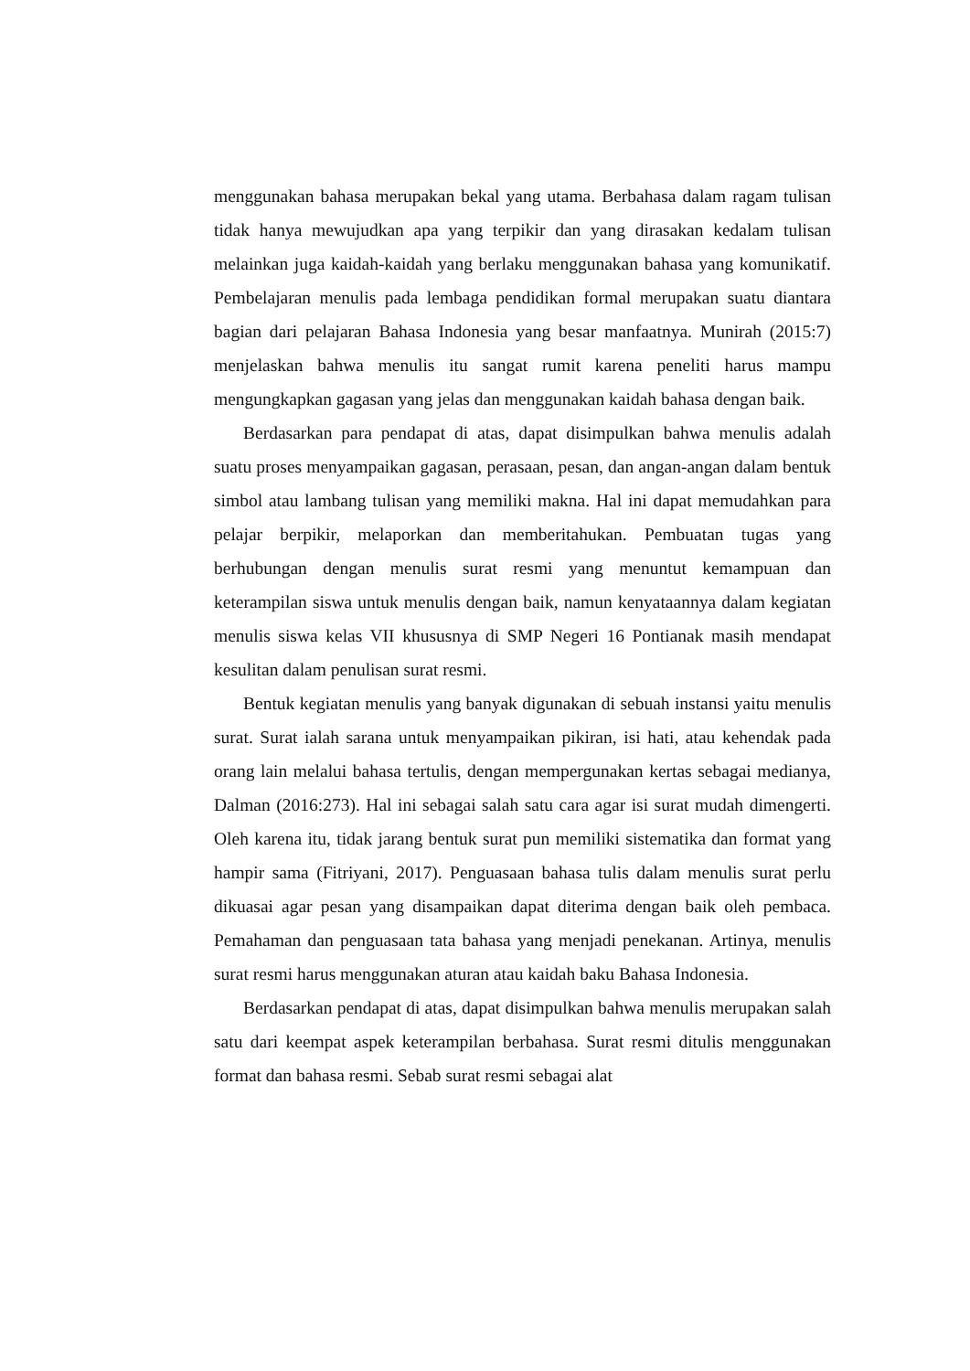menggunakan bahasa merupakan bekal yang utama. Berbahasa dalam ragam tulisan tidak hanya mewujudkan apa yang terpikir dan yang dirasakan kedalam tulisan melainkan juga kaidah-kaidah yang berlaku menggunakan bahasa yang komunikatif. Pembelajaran menulis pada lembaga pendidikan formal merupakan suatu diantara bagian dari pelajaran Bahasa Indonesia yang besar manfaatnya. Munirah (2015:7) menjelaskan bahwa menulis itu sangat rumit karena peneliti harus mampu mengungkapkan gagasan yang jelas dan menggunakan kaidah bahasa dengan baik.
Berdasarkan para pendapat di atas, dapat disimpulkan bahwa menulis adalah suatu proses menyampaikan gagasan, perasaan, pesan, dan angan-angan dalam bentuk simbol atau lambang tulisan yang memiliki makna. Hal ini dapat memudahkan para pelajar berpikir, melaporkan dan memberitahukan. Pembuatan tugas yang berhubungan dengan menulis surat resmi yang menuntut kemampuan dan keterampilan siswa untuk menulis dengan baik, namun kenyataannya dalam kegiatan menulis siswa kelas VII khususnya di SMP Negeri 16 Pontianak masih mendapat kesulitan dalam penulisan surat resmi.
Bentuk kegiatan menulis yang banyak digunakan di sebuah instansi yaitu menulis surat. Surat ialah sarana untuk menyampaikan pikiran, isi hati, atau kehendak pada orang lain melalui bahasa tertulis, dengan mempergunakan kertas sebagai medianya, Dalman (2016:273). Hal ini sebagai salah satu cara agar isi surat mudah dimengerti. Oleh karena itu, tidak jarang bentuk surat pun memiliki sistematika dan format yang hampir sama (Fitriyani, 2017). Penguasaan bahasa tulis dalam menulis surat perlu dikuasai agar pesan yang disampaikan dapat diterima dengan baik oleh pembaca. Pemahaman dan penguasaan tata bahasa yang menjadi penekanan. Artinya, menulis surat resmi harus menggunakan aturan atau kaidah baku Bahasa Indonesia.
Berdasarkan pendapat di atas, dapat disimpulkan bahwa menulis merupakan salah satu dari keempat aspek keterampilan berbahasa. Surat resmi ditulis menggunakan format dan bahasa resmi. Sebab surat resmi sebagai alat